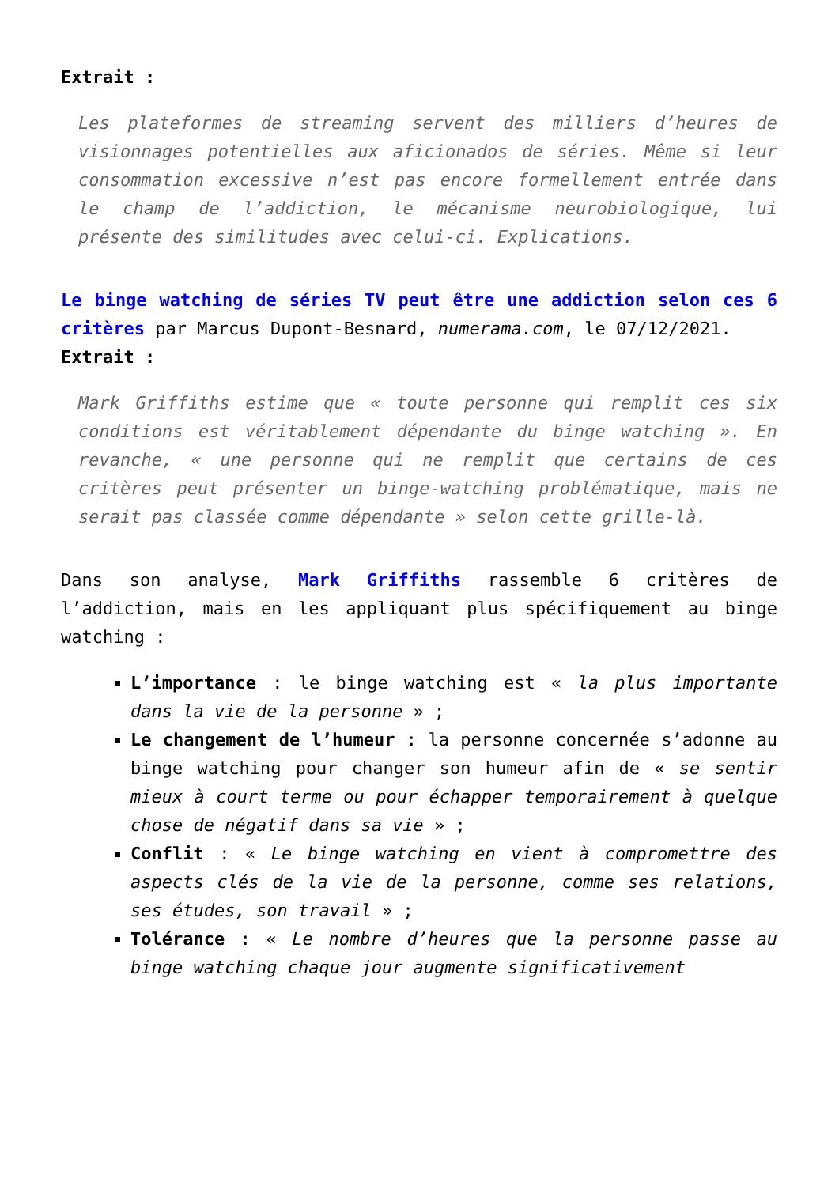Extrait :
Les plateformes de streaming servent des milliers d’heures de visionnages potentielles aux aficionados de séries. Même si leur consommation excessive n’est pas encore formellement entrée dans le champ de l’addiction, le mécanisme neurobiologique, lui présente des similitudes avec celui-ci. Explications.
Le binge watching de séries TV peut être une addiction selon ces 6 critères par Marcus Dupont-Besnard, numerama.com, le 07/12/2021.
Extrait :
Mark Griffiths estime que « toute personne qui remplit ces six conditions est véritablement dépendante du binge watching ». En revanche, « une personne qui ne remplit que certains de ces critères peut présenter un binge-watching problématique, mais ne serait pas classée comme dépendante » selon cette grille-là.
Dans son analyse, Mark Griffiths rassemble 6 critères de l’addiction, mais en les appliquant plus spécifiquement au binge watching :
L’importance : le binge watching est « la plus importante dans la vie de la personne » ;
Le changement de l’humeur : la personne concernée s’adonne au binge watching pour changer son humeur afin de « se sentir mieux à court terme ou pour échapper temporairement à quelque chose de négatif dans sa vie » ;
Conflit : « Le binge watching en vient à compromettre des aspects clés de la vie de la personne, comme ses relations, ses études, son travail » ;
Tolérance : « Le nombre d’heures que la personne passe au binge watching chaque jour augmente significativement